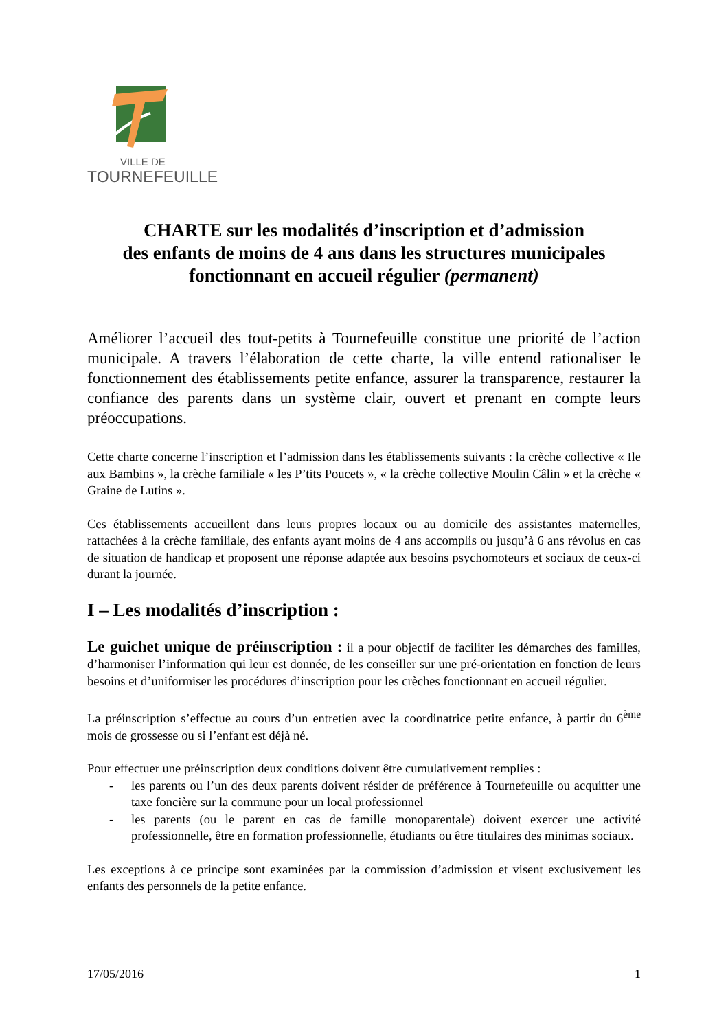VILLE DE
TOURNEFEUILLE
CHARTE sur les modalités d’inscription et d’admission
des enfants de moins de 4 ans dans les structures municipales
fonctionnant en accueil régulier (permanent)
Améliorer l’accueil des tout-petits à Tournefeuille constitue une priorité de l’action municipale. A travers l’élaboration de cette charte, la ville entend rationaliser le fonctionnement des établissements petite enfance, assurer la transparence, restaurer la confiance des parents dans un système clair, ouvert et prenant en compte leurs préoccupations.
Cette charte concerne l’inscription et l’admission dans les établissements suivants : la crèche collective « Ile aux Bambins », la crèche familiale « les P’tits Poucets », « la crèche collective Moulin Câlin » et la crèche « Graine de Lutins ».
Ces établissements accueillent dans leurs propres locaux ou au domicile des assistantes maternelles, rattachées à la crèche familiale, des enfants ayant moins de 4 ans accomplis ou jusqu’à 6 ans révolus en cas de situation de handicap et proposent une réponse adaptée aux besoins psychomoteurs et sociaux de ceux-ci durant la journée.
I – Les modalités d’inscription :
Le guichet unique de préinscription : il a pour objectif de faciliter les démarches des familles, d’harmoniser l’information qui leur est donnée, de les conseiller sur une pré-orientation en fonction de leurs besoins et d’uniformiser les procédures d’inscription pour les crèches fonctionnant en accueil régulier.
La préinscription s’effectue au cours d’un entretien avec la coordinatrice petite enfance, à partir du 6<sup>ème</sup> mois de grossesse ou si l’enfant est déjà né.
Pour effectuer une préinscription deux conditions doivent être cumulativement remplies :
- les parents ou l’un des deux parents doivent résider de préférence à Tournefeuille ou acquitter une taxe foncière sur la commune pour un local professionnel
- les parents (ou le parent en cas de famille monoparentale) doivent exercer une activité professionnelle, être en formation professionnelle, étudiants ou être titulaires des minimas sociaux.
Les exceptions à ce principe sont examinées par la commission d’admission et visent exclusivement les enfants des personnels de la petite enfance.
17/05/2016 1